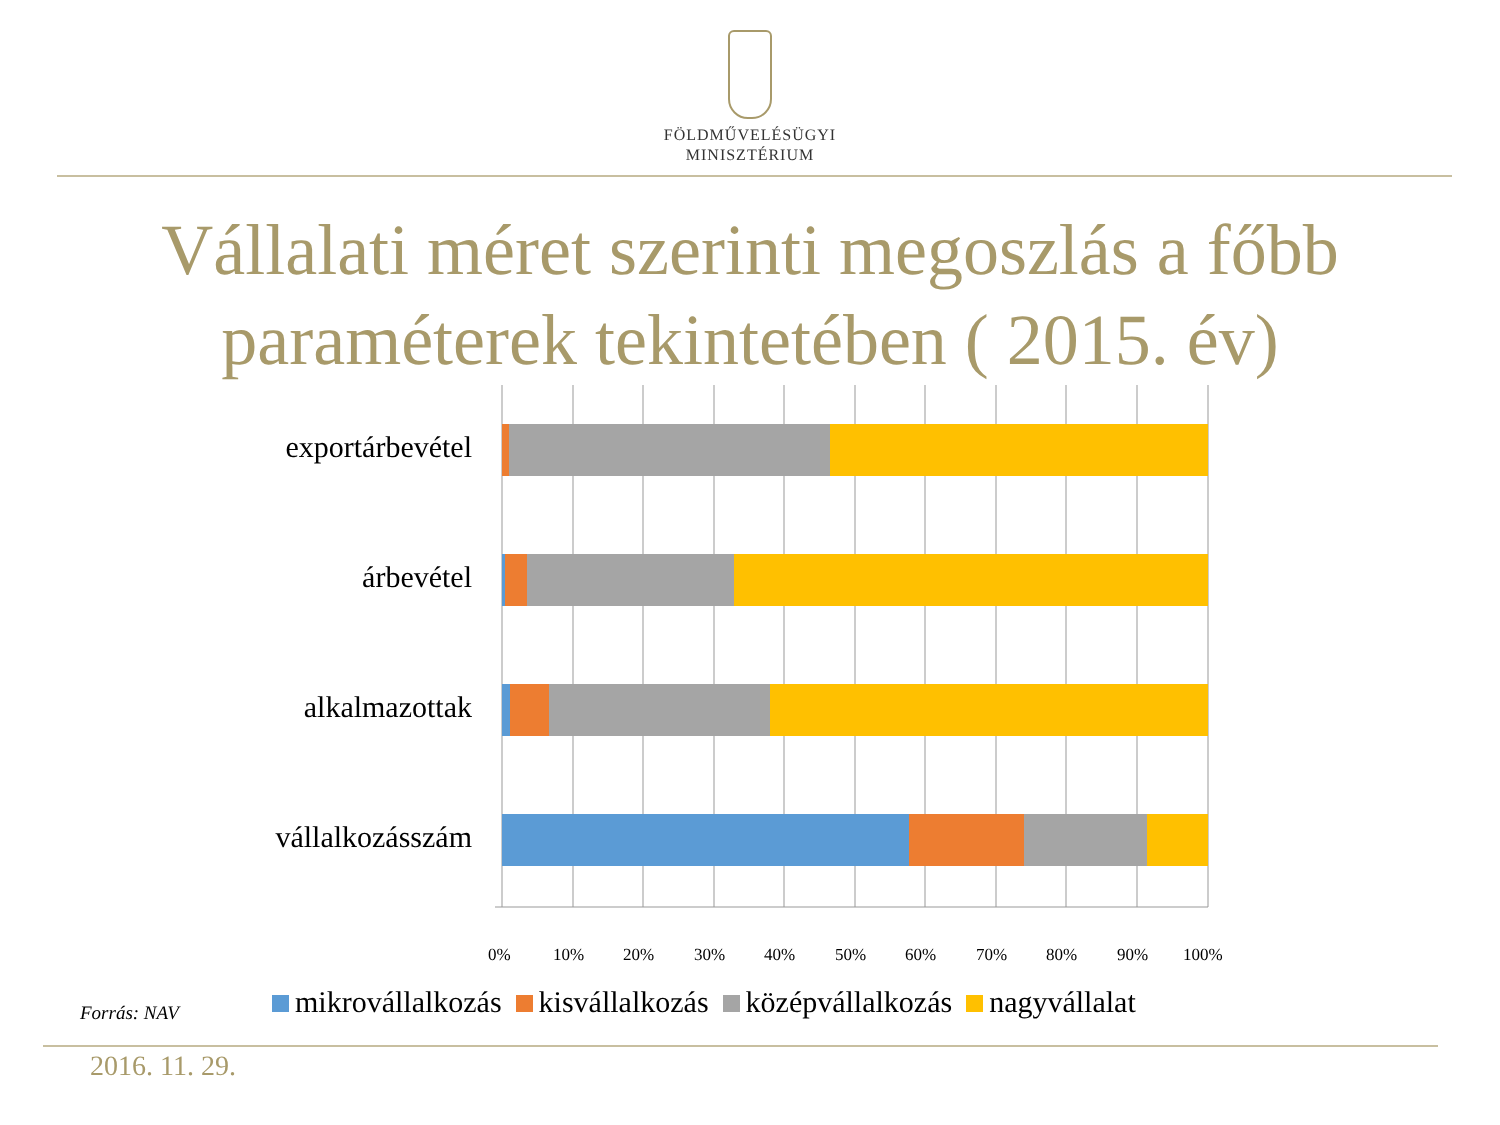FÖLDMŰVELÉSÜGYI
MINISZTÉRIUM
Vállalati méret szerinti megoszlás a főbb
paraméterek tekintetében ( 2015. év)
exportárbevétel
árbevétel
alkalmazottak
vállalkozásszám
0% 10% 20% 30% 40% 50% 60% 70% 80% 90% 100%
Forrás: NAV
mikrovállalkozás kisvállalkozás középvállalkozás nagyvállalat
2016. 11. 29.